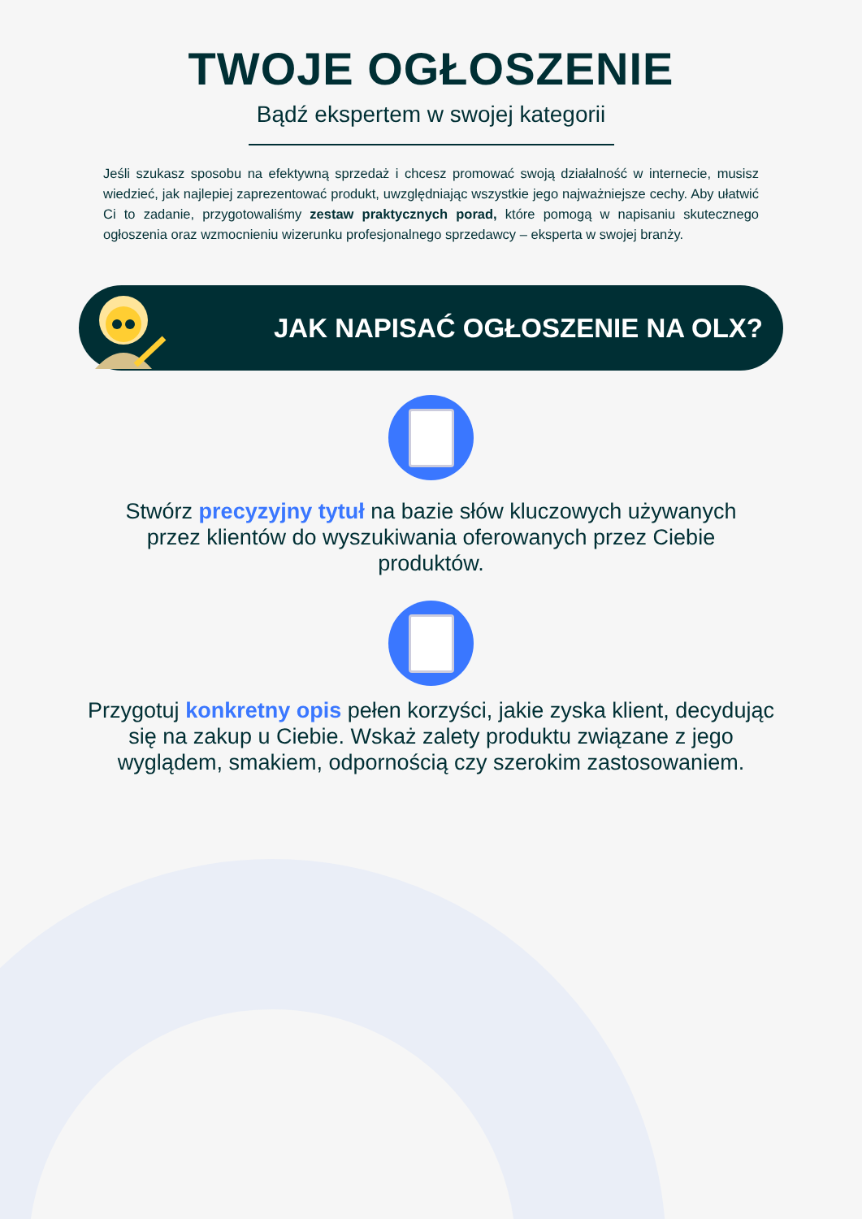TWOJE OGŁOSZENIE
Bądź ekspertem w swojej kategorii
Jeśli szukasz sposobu na efektywną sprzedaż i chcesz promować swoją działalność w internecie, musisz wiedzieć, jak najlepiej zaprezentować produkt, uwzględniając wszystkie jego najważniejsze cechy. Aby ułatwić Ci to zadanie, przygotowaliśmy zestaw praktycznych porad, które pomogą w napisaniu skutecznego ogłoszenia oraz wzmocnieniu wizerunku profesjonalnego sprzedawcy – eksperta w swojej branży.
JAK NAPISAĆ OGŁOSZENIE NA OLX?
Stwórz precyzyjny tytuł na bazie słów kluczowych używanych przez klientów do wyszukiwania oferowanych przez Ciebie produktów.
Przygotuj konkretny opis pełen korzyści, jakie zyska klient, decydując się na zakup u Ciebie. Wskaż zalety produktu związane z jego wyglądem, smakiem, odpornością czy szerokim zastosowaniem.